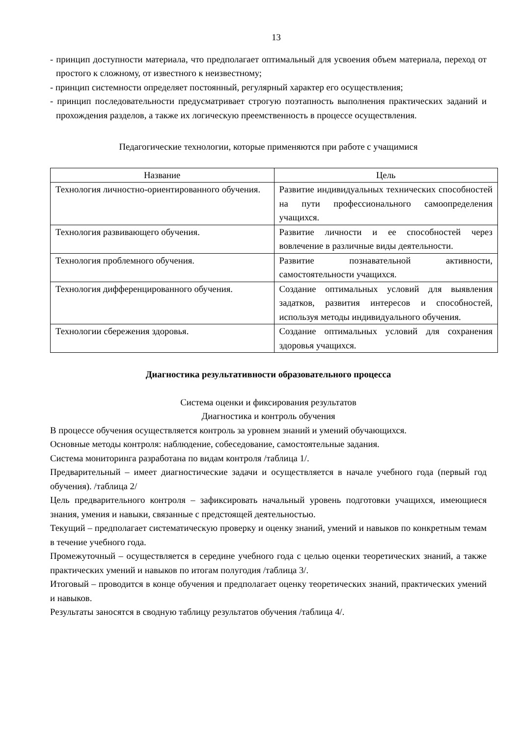13
- принцип доступности материала, что предполагает оптимальный для усвоения объем материала, переход от простого к сложному, от известного к неизвестному;
- принцип системности определяет постоянный, регулярный характер его осуществления;
- принцип последовательности предусматривает строгую поэтапность выполнения практических заданий и прохождения разделов, а также их логическую преемственность в процессе осуществления.
Педагогические технологии, которые применяются при работе с учащимися
| Название | Цель |
| --- | --- |
| Технология личностно-ориентированного обучения. | Развитие индивидуальных технических способностей на пути профессионального самоопределения учащихся. |
| Технология развивающего обучения. | Развитие личности и ее способностей через вовлечение в различные виды деятельности. |
| Технология проблемного обучения. | Развитие познавательной активности, самостоятельности учащихся. |
| Технология дифференцированного обучения. | Создание оптимальных условий для выявления задатков, развития интересов и способностей, используя методы индивидуального обучения. |
| Технологии сбережения здоровья. | Создание оптимальных условий для сохранения здоровья учащихся. |
Диагностика результативности образовательного процесса
Система оценки и фиксирования результатов
Диагностика и контроль обучения
В процессе обучения осуществляется контроль за уровнем знаний и умений обучающихся.
Основные методы контроля: наблюдение, собеседование, самостоятельные задания.
Система мониторинга разработана по видам контроля /таблица 1/.
Предварительный – имеет диагностические задачи и осуществляется в начале учебного года (первый год обучения). /таблица 2/
Цель предварительного контроля – зафиксировать начальный уровень подготовки учащихся, имеющиеся знания, умения и навыки, связанные с предстоящей деятельностью.
Текущий – предполагает систематическую проверку и оценку знаний, умений и навыков по конкретным темам в течение учебного года.
Промежуточный – осуществляется в середине учебного года с целью оценки теоретических знаний, а также практических умений и навыков по итогам полугодия /таблица 3/.
Итоговый – проводится в конце обучения и предполагает оценку теоретических знаний, практических умений и навыков.
Результаты заносятся в сводную таблицу результатов обучения /таблица 4/.